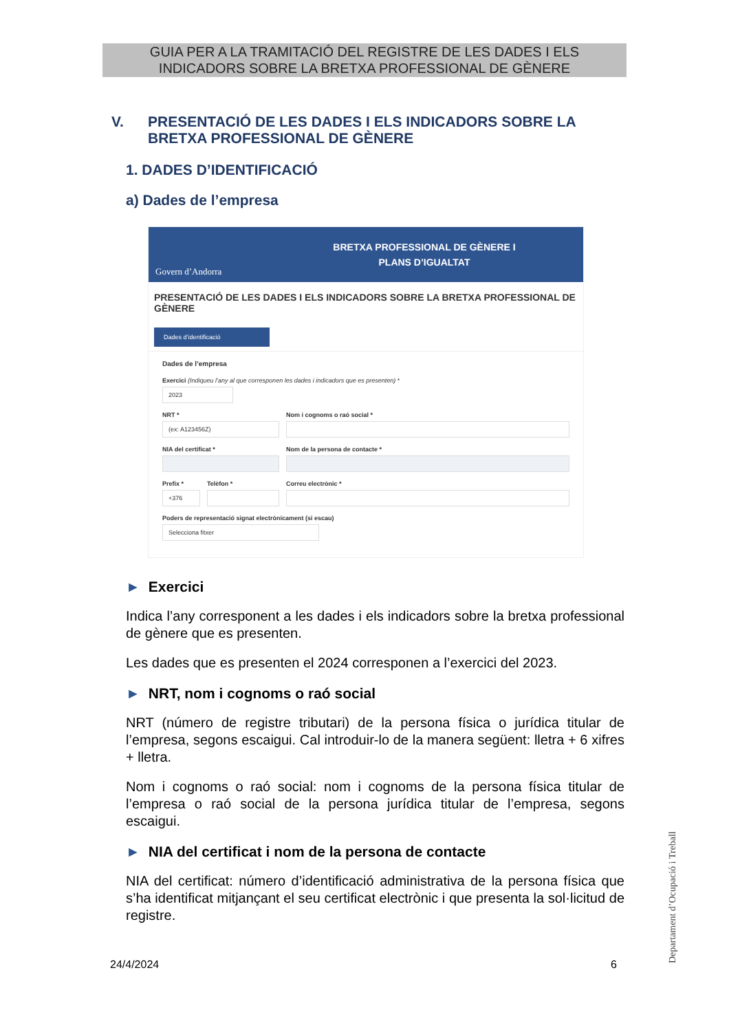GUIA PER A LA TRAMITACIÓ DEL REGISTRE DE LES DADES I ELS
INDICADORS SOBRE LA BRETXA PROFESSIONAL DE GÈNERE
V. PRESENTACIÓ DE LES DADES I ELS INDICADORS SOBRE LA BRETXA PROFESSIONAL DE GÈNERE
1. DADES D’IDENTIFICACIÓ
a) Dades de l’empresa
Govern d’Andorra
BRETXA PROFESSIONAL DE GÈNERE I
PLANS D’IGUALTAT
PRESENTACIÓ DE LES DADES I ELS INDICADORS SOBRE LA BRETXA PROFESSIONAL DE GÈNERE
Dades d’identificació
Dades de l’empresa
Exercici (Indiqueu l’any al que corresponen les dades i indicadors que es presenten) *
2023
NRT *
(ex: A123456Z)
Nom i cognoms o raó social *
NIA del certificat * Nom de la persona de contacte *
Prefix *
+376
Telèfon * Correu electrònic *
Poders de representació signat electrònicament (si escau)
Selecciona fitxer
► Exercici
Indica l’any corresponent a les dades i els indicadors sobre la bretxa professional de gènere que es presenten.
Les dades que es presenten el 2024 corresponen a l’exercici del 2023.
► NRT, nom i cognoms o raó social
NRT (número de registre tributari) de la persona física o jurídica titular de l’empresa, segons escaigui. Cal introduir-lo de la manera següent: lletra + 6 xifres + lletra.
Nom i cognoms o raó social: nom i cognoms de la persona física titular de l’empresa o raó social de la persona jurídica titular de l’empresa, segons escaigui.
► NIA del certificat i nom de la persona de contacte
NIA del certificat: número d’identificació administrativa de la persona física que s’ha identificat mitjançant el seu certificat electrònic i que presenta la sol·licitud de registre.
24/4/2024 6
Departament d’Ocupació i Treball